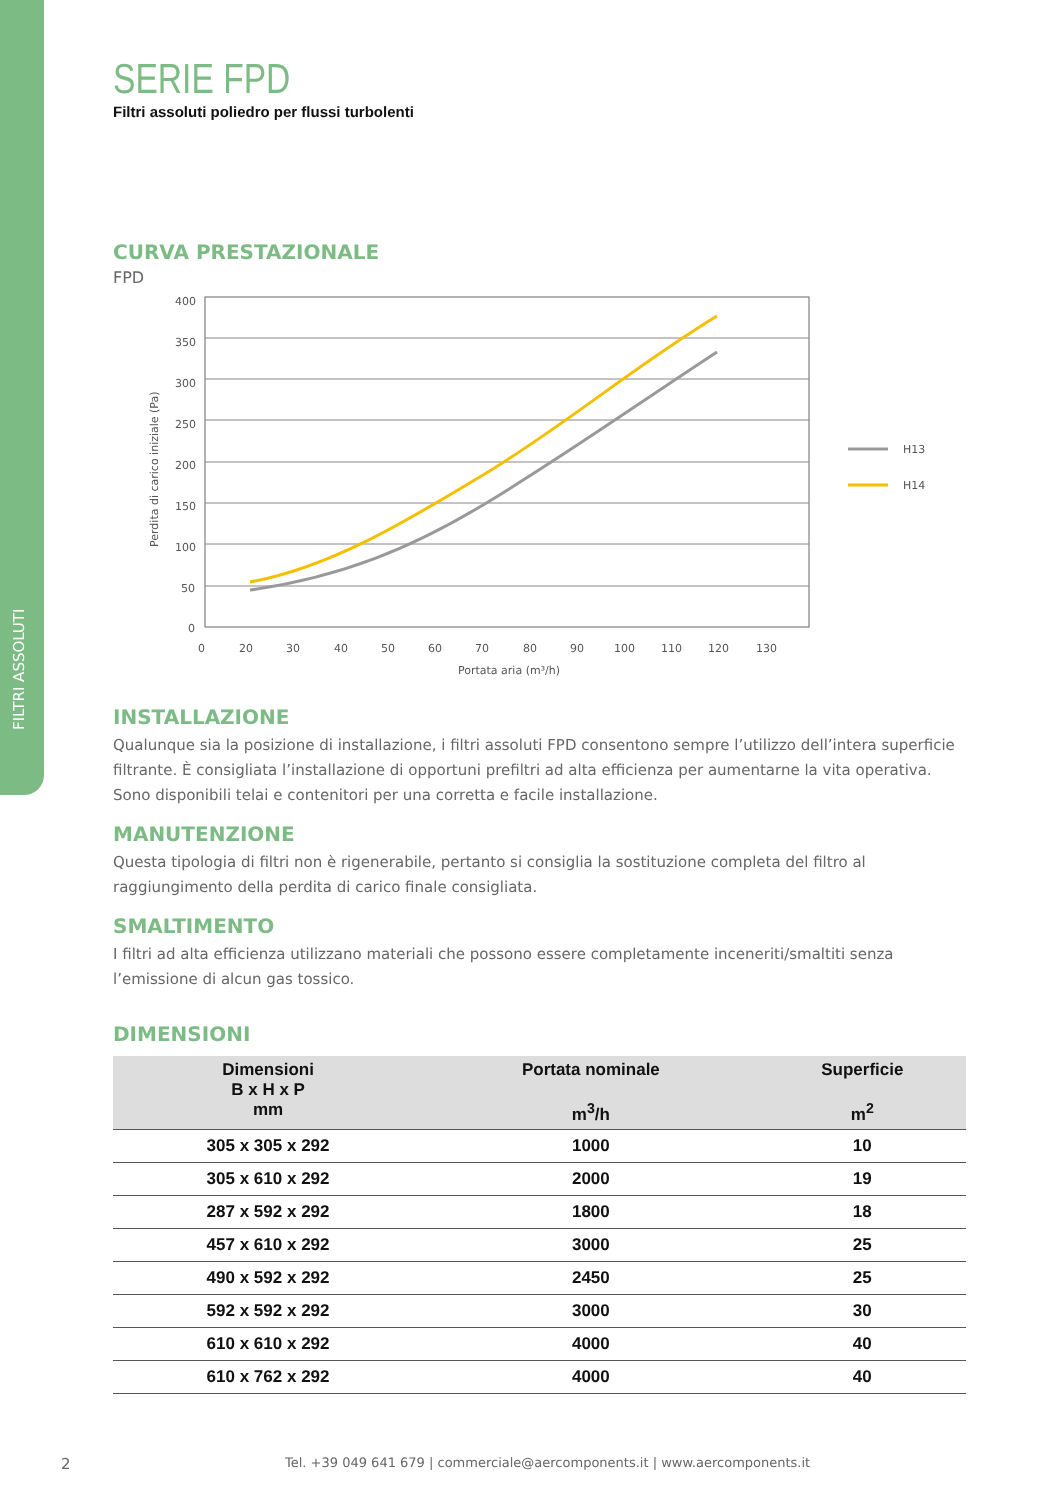FILTRI ASSOLUTI
SERIE FPD
Filtri assoluti poliedro per flussi turbolenti
CURVA PRESTAZIONALE
FPD
400
350
300
250
200
150
100
50
0
0
20
30
40
50
60
70
80
90
100
110
120
130
Portata aria (m³/h)
Perdita di carico iniziale (Pa)
H13
H14
INSTALLAZIONE
Qualunque sia la posizione di installazione, i filtri assoluti FPD consentono sempre l’utilizzo dell’intera superficie filtrante. È consigliata l’installazione di opportuni prefiltri ad alta efficienza per aumentarne la vita operativa. Sono disponibili telai e contenitori per una corretta e facile installazione.
MANUTENZIONE
Questa tipologia di filtri non è rigenerabile, pertanto si consiglia la sostituzione completa del filtro al raggiungimento della perdita di carico finale consigliata.
SMALTIMENTO
I filtri ad alta efficienza utilizzano materiali che possono essere completamente inceneriti/smaltiti senza l’emissione di alcun gas tossico.
DIMENSIONI
| Dimensioni B x H x P mm | Portata nominale m<sup>3</sup>/h | Superficie m<sup>2</sup> |
| --- | --- | --- |
| 305 x 305 x 292 | 1000 | 10 |
| 305 x 610 x 292 | 2000 | 19 |
| 287 x 592 x 292 | 1800 | 18 |
| 457 x 610 x 292 | 3000 | 25 |
| 490 x 592 x 292 | 2450 | 25 |
| 592 x 592 x 292 | 3000 | 30 |
| 610 x 610 x 292 | 4000 | 40 |
| 610 x 762 x 292 | 4000 | 40 |
2 Tel. +39 049 641 679 | commerciale@aercomponents.it | www.aercomponents.it